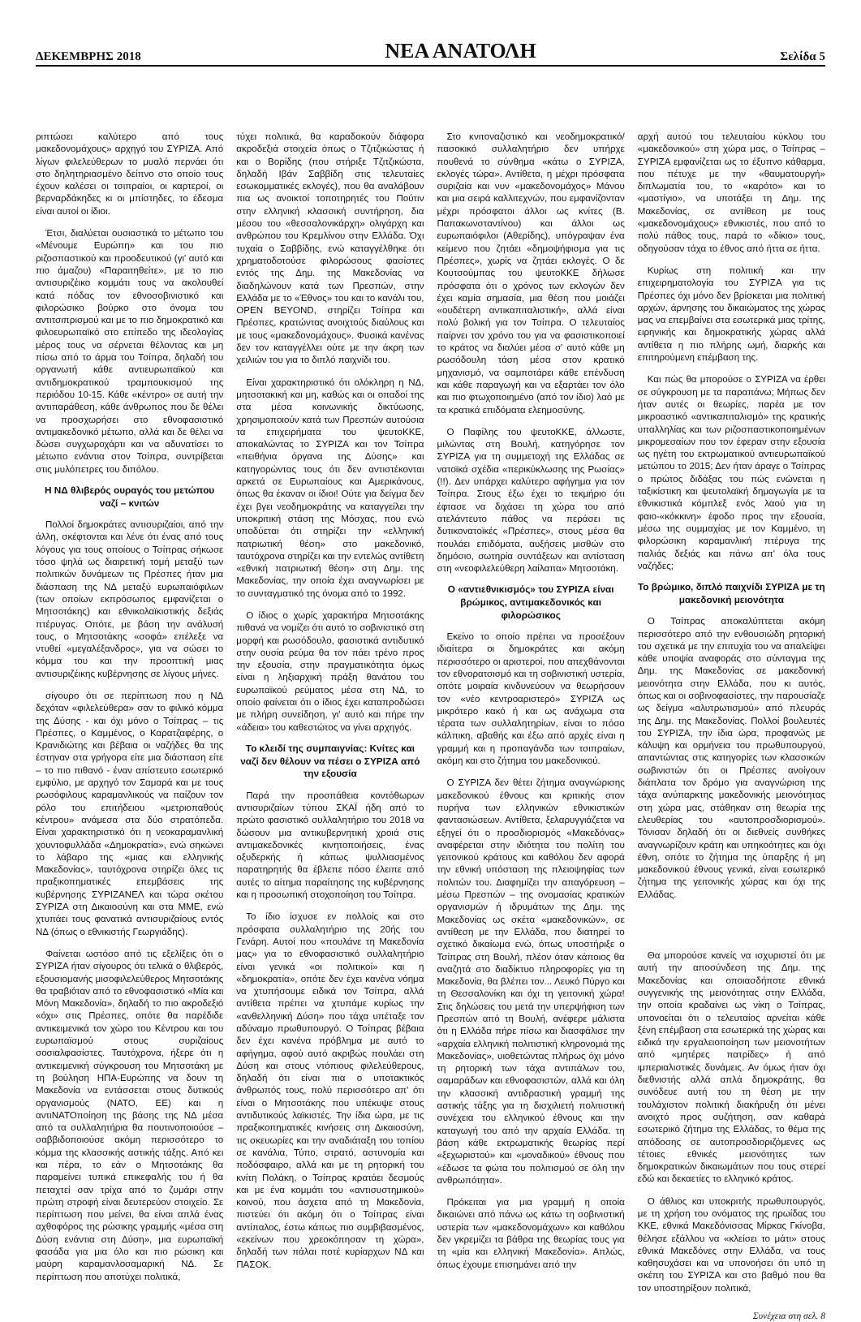ΔΕΚΕΜΒΡΗΣ 2018 ΝΕΑ ΑΝΑΤΟΛΗ Σελίδα 5
ριπτώσει καλύτερο από τους μακεδονομάχους» αρχηγό του ΣΥΡΙΖΑ. Από λίγων φιλελεύθερων το μυαλό περνάει ότι στο δηλητηριασμένο δείπνο στο οποίο τους έχουν καλέσει οι τσιπραίοι, οι καρτεροί, οι βερναρδάκηδες κι οι μπίστηδες, το έδεσμα είναι αυτοί οι ίδιοι.
Έτσι, διαλύεται ουσιαστικά το μέτωπο του «Μένουμε Ευρώπη» και του πιο ριζοσπαστικού και προοδευτικού (γι' αυτό και πιο άμαζου) «Παραιτηθείτε», με το πιο αντισυριζέικο κομμάτι τους να ακολουθεί κατά πόδας τον εθνοσοβινιστικό και φιλορώσικο βούρκο στο όνομα του αντιτσιπρισμού και με το πιο δημοκρατικό και φιλοευρωπαϊκό στο επίπεδο της ιδεολογίας μέρος τους να σέρνεται θέλοντας και μη πίσω από το άρμα του Τσίπρα, δηλαδή του οργανωτή κάθε αντιευρωπαϊκού και αντιδημοκρατικού τραμπουκισμού της περιόδου 10-15. Κάθε «κέντρο» σε αυτή την αντιπαράθεση, κάθε άνθρωπος που δε θέλει να προσχωρήσει στο εθνοφασιστικό αντιμακεδονικό μέτωπο, αλλά και δε θέλει να δώσει συγχωροχάρτι και να αδυνατίσει το μέτωπο ενάντια στον Τσίπρα, συντρίβεται στις μυλόπετρες του διπόλου.
Η ΝΔ θλιβερός ουραγός του μετώπου ναζί – κνιτών
Πολλοί δημοκράτες αντισυριζαίοι, από την άλλη, σκέφτονται και λένε ότι ένας από τους λόγους για τους οποίους ο Τσίπρας σήκωσε τόσο ψηλά ως διαιρετική τομή μεταξύ των πολιτικών δυνάμεων τις Πρέσπες ήταν μια διάσπαση της ΝΔ μεταξύ ευρωπαιόφιλων (των οποίων εκπρόσωπος εμφανίζεται ο Μητσοτάκης) και εθνικολαϊκιστικής δεξιάς πτέρυγας. Οπότε, με βάση την ανάλυσή τους, ο Μητσοτάκης «σοφά» επέλεξε να ντυθεί «μεγαλέξανδρος», για να σώσει το κόμμα του και την προοπτική μιας αντισυριζέικης κυβέρνησης σε λίγους μήνες.
σίγουρο ότι σε περίπτωση που η ΝΔ δεχόταν «φιλελεύθερα» σαν το φιλικό κόμμα της Δύσης - και όχι μόνο ο Τσίπρας – τις Πρέσπες, ο Καμμένος, ο Καρατζαφέρης, ο Κρανιδιώτης και βέβαια οι ναζήδες θα της έστηναν στα γρήγορα είτε μια διάσπαση είτε – το πιο πιθανό - έναν απίστευτο εσωτερικό εμφύλιο, με αρχηγό τον Σαμαρά και με τους ρωσόφιλους καραμανλικούς να παίζουν τον ρόλο του επιτήδειου «μετριοπαθούς κέντρου» ανάμεσα στα δύο στρατόπεδα. Είναι χαρακτηριστικό ότι η νεοκαραμανλική χουντοφυλλάδα «Δημοκρατία», ενώ σηκώνει το λάβαρο της «μιας και ελληνικής Μακεδονίας», ταυτόχρονα στηρίζει όλες τις πραξικοπηματικές επεμβάσεις της κυβέρνησης ΣΥΡΙΖΑΝΕΛ και τώρα σκέτου ΣΥΡΙΖΑ στη Δικαιοσύνη και στα ΜΜΕ, ενώ χτυπάει τους φανατικά αντισυριζαίους εντός ΝΔ (όπως ο εθνικιστής Γεωργιάδης).
Φαίνεται ωστόσο από τις εξελίξεις ότι ο ΣΥΡΙΖΑ ήταν σίγουρος ότι τελικά ο θλιβερός, εξουσιομανής μισοφιλελεύθερος Μητσοτάκης θα τραβιόταν από το εθνοφασιστικό «Μία και Μόνη Μακεδονία», δηλαδή το πιο ακροδεξιό «όχι» στις Πρέσπες, οπότε θα παρέδιδε αντικειμενικά τον χώρο του Κέντρου και του ευρωπαϊσμού στους συριζαίους σοσιαλφασίστες. Ταυτόχρονα, ήξερε ότι η αντικειμενική σύγκρουση του Μητσοτάκη με τη βούληση ΗΠΑ-Ευρώπης να δουν τη Μακεδονία να εντάσσεται στους δυτικούς οργανισμούς (ΝΑΤΟ, ΕΕ) και η αντιΝΑΤΟποίηση της βάσης της ΝΔ μέσα από τα συλλαλητήρια θα πουτινοποιούσε – σαββιδοποιούσε ακόμη περισσότερο το κόμμα της κλασσικής αστικής τάξης. Από κει και πέρα, το εάν ο Μητσοτάκης θα παραμείνει τυπικά επικεφαλής του ή θα πεταχτεί σαν τρίχα από το ζυμάρι στην πρώτη στροφή είναι δευτερεύον στοιχείο. Σε περίπτωση που μείνει, θα είναι απλά ένας αχθοφόρος της ρώσικης γραμμής «μέσα στη Δύση ενάντια στη Δύση», μια ευρωπαϊκή φασάδα για μια όλο και πιο ρώσικη και μαύρη καραμανλοσαμαρική ΝΔ. Σε περίπτωση που αποτύχει πολιτικά,
τύχει πολιτικά, θα καραδοκούν διάφορα ακροδεξιά στοιχεία όπως ο Τζιτζικώστας ή και ο Βορίδης (που στήριξε Τζιτζικώστα, δηλαδή Ιβάν Σαββίδη στις τελευταίες εσωκομματικές εκλογές), που θα αναλάβουν πια ως ανοικτοί τοποτηρητές του Πούτιν στην ελληνική κλασσική συντήρηση, δια μέσου του «θεσσαλονικάρχη» ολιγάρχη και ανθρώπου του Κρεμλίνου στην Ελλάδα. Όχι τυχαία ο Σαββίδης, ενώ καταγγέλθηκε ότι χρηματοδοτούσε φιλορώσους φασίστες εντός της Δημ. της Μακεδονίας να διαδηλώνουν κατά των Πρεσπών, στην Ελλάδα με το «Έθνος» του και το κανάλι του, OPEN BEYOND, στηρίζει Τσίπρα και Πρέσπες, κρατώντας ανοιχτούς διαύλους και με τους «μακεδονομάχους». Φυσικά κανένας δεν τον καταγγέλλει ούτε με την άκρη των χειλιών του για το διπλό παιχνίδι του.
Είναι χαρακτηριστικό ότι ολόκληρη η ΝΔ, μητσοτακική και μη, καθώς και οι οπαδοί της στα μέσα κοινωνικής δικτύωσης, χρησιμοποιούν κατά των Πρεσπών αυτούσια τα επιχειρήματα του ψευτοΚΚΕ, αποκαλώντας το ΣΥΡΙΖΑ και τον Τσίπρα «πειθήνια όργανα της Δύσης» και κατηγορώντας τους ότι δεν αντιστέκονται αρκετά σε Ευρωπαίους και Αμερικάνους, όπως θα έκαναν οι ίδιοι! Ούτε για δείγμα δεν έχει βγει νεοδημοκράτης να καταγγείλει την υποκριτική στάση της Μόσχας, που ενώ υποδύεται ότι στηρίζει την «ελληνική πατριωτική θέση» στο μακεδονικό, ταυτόχρονα στηρίζει και την εντελώς αντίθετη «εθνική πατριωτική θέση» στη Δημ. της Μακεδονίας, την οποία έχει αναγνωρίσει με το συνταγματικό της όνομα από το 1992.
Ο ίδιος ο χωρίς χαρακτήρα Μητσοτάκης πιθανά να νομίζει ότι αυτό το σοβινιστικό στη μορφή και ρωσόδουλο, φασιστικά αντιδυτικό στην ουσία ρεύμα θα τον πάει τρένο προς την εξουσία, στην πραγματικότητα όμως είναι η ληξιαρχική πράξη θανάτου του ευρωπαϊκού ρεύματος μέσα στη ΝΔ, το οποίο φαίνεται ότι ο ίδιος έχει καταπροδώσει με πλήρη συνείδηση, γι' αυτό και πήρε την «άδεια» του καθεστώτος να γίνει αρχηγός.
Το κλειδί της συμπαιγνίας: Κνίτες και ναζί δεν θέλουν να πέσει ο ΣΥΡΙΖΑ από την εξουσία
Παρά την προσπάθεια κοντόθωρων αντισυριζαίων τύπου ΣΚΑΪ ήδη από το πρώτο φασιστικό συλλαλητήριο του 2018 να δώσουν μια αντικυβερνητική χροιά στις αντιμακεδονικές κινητοποιήσεις, ένας οξυδερκής ή κάπως ψυλλιασμένος παρατηρητής θα έβλεπε πόσο έλειπε από αυτές το αίτημα παραίτησης της κυβέρνησης και η προσωπική στοχοποίηση του Τσίπρα.
Το ίδιο ίσχυσε εν πολλοίς και στο πρόσφατα συλλαλητήριο της 20ής του Γενάρη. Αυτοί που «πουλάνε τη Μακεδονία μας» για το εθνοφασιστικό συλλαλητήριο είναι γενικά «οι πολιτικοί» και η «δημοκρατία», οπότε δεν έχει κανένα νόημα να χτυπήσουμε ειδικά τον Τσίπρα, αλλά αντίθετα πρέπει να χτυπάμε κυρίως την «ανθελληνική Δύση» που τάχα υπέταξε τον αδύναμο πρωθυπουργό. Ο Τσίπρας βέβαια δεν έχει κανένα πρόβλημα με αυτό το αφήγημα, αφού αυτό ακριβώς πουλάει στη Δύση και στους ντόπιους φιλελεύθερους, δηλαδή ότι είναι πια ο υποτακτικός άνθρωπός τους, πολύ περισσότερο απ' ότι είναι ο Μητσοτάκης που υπέκυψε στους αντιδυτικούς λαϊκιστές. Την ίδια ώρα, με τις πραξικοπηματικές κινήσεις στη Δικαιοσύνη, τις σκευωρίες και την αναδιάταξη του τοπίου σε κανάλια, Τύπο, στρατό, αστυνομία και ποδόσφαιρο, αλλά και με τη ρητορική του κνίτη Πολάκη, ο Τσίπρας κρατάει δεσμούς και με ένα κομμάτι του «αντισυστημικού» κοινού, που άσχετα από τη Μακεδονία, πιστεύει ότι ακόμη ότι ο Τσίπρας είναι αντίπαλος, έστω κάπως πιο συμβιβασμένος, «εκείνων που χρεοκόπησαν τη χώρα», δηλαδή των πάλαι ποτέ κυρίαρχων ΝΔ και ΠΑΣΟΚ.
Στο κνιτοναζιστικό και νεοδημοκρατικό/πασοκικό συλλαλητήριο δεν υπήρχε πουθενά το σύνθημα «κάτω ο ΣΥΡΙΖΑ, εκλογές τώρα». Αντίθετα, η μέχρι πρόσφατα συριζαία και νυν «μακεδονομάχος» Μάνου και μια σειρά καλλιτεχνών, που εμφανίζονταν μέχρι πρόσφατοι άλλοι ως κνίτες (Β. Παπακωνσταντίνου) και άλλοι ως ευρωπαιόφιλοι (Αθερίδης), υπόγραψαν ένα κείμενο που ζητάει «δημοψήφισμα για τις Πρέσπες», χωρίς να ζητάει εκλογές. Ο δε Κουτσούμπας του ψευτοΚΚΕ δήλωσε πρόσφατα ότι ο χρόνος των εκλογών δεν έχει καμία σημασία, μια θέση που μοιάζει «ουδέτερη αντικαπιταλιστική», αλλά είναι πολύ βολική για τον Τσίπρα. Ο τελευταίος παίρνει τον χρόνο του για να φασιστικοποιεί το κράτος να διαλύει μέσα σ' αυτό κάθε μη ρωσόδουλη τάση μέσα στον κρατικό μηχανισμό, να σαμποτάρει κάθε επένδυση και κάθε παραγωγή και να εξαρτάει τον όλο και πιο φτωχοποιημένο (από τον ίδιο) λαό με τα κρατικά επιδόματα ελεημοσύνης.
Ο Παφίλης του ψευτοΚΚΕ, άλλωστε, μιλώντας στη Βουλή, κατηγόρησε τον ΣΥΡΙΖΑ για τη συμμετοχή της Ελλάδας σε νατοϊκά σχέδια «περικύκλωσης της Ρωσίας» (!!). Δεν υπάρχει καλύτερο αφήγημα για τον Τσίπρα. Στους έξω έχει το τεκμήριο ότι έφτασε να διχάσει τη χώρα του από ατελάντευτο πάθος να περάσει τις δυτικονατοϊκές «Πρέσπες», στους μέσα θα πουλάει επιδόματα, αυξήσεις μισθών στο δημόσιο, σωτηρία συντάξεων και αντίσταση στη «νεοφιλελεύθερη λαίλαπα» Μητσοτάκη.
Ο «αντιεθνικισμός» του ΣΥΡΙΖΑ είναι βρώμικος, αντιμακεδονικός και φιλορώσικος
Εκείνο το οποίο πρέπει να προσέξουν ιδιαίτερα οι δημοκράτες και ακόμη περισσότερο οι αριστεροί, που απεχθάνονται τον εθνορατσισμό και τη σοβινιστική υστερία, οπότε μοιραία κινδυνεύουν να θεωρήσουν τον «νέο κεντροαριστερό» ΣΥΡΙΖΑ ως μικρότερο κακό ή και ως ανάχωμα στα τέρατα των συλλαλητηρίων, είναι το πόσο κάλπικη, αβαθής και έξω από αρχές είναι η γραμμή και η προπαγάνδα των τσιπραίων, ακόμη και στο ζήτημα του μακεδονικού.
Ο ΣΥΡΙΖΑ δεν θέτει ζήτημα αναγνώρισης μακεδονικού έθνους και κριτικής στον πυρήνα των ελληνικών εθνικιστικών φαντασιώσεων. Αντίθετα, ξελαρυγγιάζεται να εξηγεί ότι ο προσδιορισμός «Μακεδόνας» αναφέρεται στην ιδιότητα του πολίτη του γειτονικού κράτους και καθόλου δεν αφορά την εθνική υπόσταση της πλειοψηφίας των πολιτών του. Διαφημίζει την απαγόρευση – μέσω Πρεσπών – της ονομασίας κρατικών οργανισμών ή ιδρυμάτων της Δημ. της Μακεδονίας ως σκέτα «μακεδονικών», σε αντίθεση με την Ελλάδα, που διατηρεί το σχετικό δικαίωμα ενώ, όπως υποστήριξε ο Τσίπρας στη Βουλή, πλέον όταν κάποιος θα αναζητά στο διαδίκτυο πληροφορίες για τη Μακεδονία, θα βλέπει τον... Λευκό Πύργο και τη Θεσσαλονίκη και όχι τη γειτονική χώρα! Στις δηλώσεις του μετά την υπερψήφιση των Πρεσπών από τη Βουλή, ανέφερε μάλιστα ότι η Ελλάδα πήρε πίσω και διασφάλισε την «αρχαία ελληνική πολιτιστική κληρονομιά της Μακεδονίας», υιοθετώντας πλήρως όχι μόνο τη ρητορική των τάχα αντιπάλων του, σαμαράδων και εθνοφασιστών, αλλά και όλη την κλασσική αντιδραστική γραμμή της αστικής τάξης για τη δισχιλιετή πολιτιστική συνέχεια του ελληνικού έθνους και την καταγωγή του από την αρχαία Ελλάδα. τη βάση κάθε εκτρωματικής θεωρίας περί «ξεχωριστού» και «μοναδικού» έθνους που «έδωσε τα φώτα του πολιτισμού σε όλη την ανθρωπότητα».
Πρόκειται για μια γραμμή η οποία δικαιώνει από πάνω ως κάτω τη σοβινιστική υστερία των «μακεδονομάχων» και καθόλου δεν γκρεμίζει τα βάθρα της θεωρίας τους για τη «μία και ελληνική Μακεδονία». Απλώς, όπως έχουμε επισημάνει από την
αρχή αυτού του τελευταίου κύκλου του «μακεδονικού» στη χώρα μας, ο Τσίπρας – ΣΥΡΙΖΑ εμφανίζεται ως το έξυπνο κάθαρμα, που πέτυχε με την «θαυματουργή» διπλωματία του, το «καρότο» και το «μαστίγιο», να υποτάξει τη Δημ. της Μακεδονίας, σε αντίθεση με τους «μακεδονομάχους» εθνικιστές, που από το πολύ πάθος τους, παρά το «δίκιο» τους, οδηγούσαν τάχα το έθνος από ήττα σε ήττα.
Κυρίως στη πολιτική και την επιχειρηματολογία του ΣΥΡΙΖΑ για τις Πρέσπες όχι μόνο δεν βρίσκεται μια πολιτική αρχών, άρνησης του δικαιώματος της χώρας μας να επεμβαίνει στα εσωτερικά μιας τρίτης, ειρηνικής και δημοκρατικής χώρας αλλά αντίθετα η πιο πλήρης ωμή, διαρκής και επιτηρούμενη επέμβαση της.
Και πώς θα μπορούσε ο ΣΥΡΙΖΑ να έρθει σε σύγκρουση με τα παραπάνω; Μήπως δεν ήταν αυτές οι θεωρίες, παρέα με τον μικροαστικό «αντικαπιταλισμό» της κρατικής υπαλληλίας και των ριζοσπαστικοποιημένων μικρομεσαίων που τον έφεραν στην εξουσία ως ηγέτη του εκτρωματικού αντιευρωπαϊκού μετώπου το 2015; Δεν ήταν άραγε ο Τσίπρας ο πρώτος διδάξας του πώς ενώνεται η ταξικίστικη και ψευτολαϊκή δημαγωγία με τα εθνικιστικά κόμπλεξ ενός λαού για τη φαιο-«κόκκινη» έφοδο προς την εξουσία, μέσω της συμμαχίας με τον Καμμένο, τη φιλορώσικη καραμανλική πτέρυγα της παλιάς δεξιάς και πάνω απ' όλα τους ναζήδες;
Το βρώμικο, διπλό παιχνίδι ΣΥΡΙΖΑ με τη μακεδονική μειονότητα
Ο Τσίπρας αποκαλύπτεται ακόμη περισσότερο από την ενθουσιώδη ρητορική του σχετικά με την επιτυχία του να απαλείψει κάθε υποψία αναφοράς στο σύνταγμα της Δημ. της Μακεδονίας σε μακεδονική μειονότητα στην Ελλάδα, που κι αυτός, όπως και οι σοβινοφασίστες, την παρουσίαζε ως δείγμα «αλυτρωτισμού» από πλευράς της Δημ. της Μακεδονίας. Πολλοί βουλευτές του ΣΥΡΙΖΑ, την ίδια ώρα, προφανώς με κάλυψη και ορμήνεια του πρωθυπουργού, απαντώντας στις κατηγορίες των κλασσικών σωβινιστών ότι οι Πρέσπες ανοίγουν διάπλατα τον δρόμο για αναγνώριση της τάχα ανύπαρκτης μακεδονικής μειονότητας στη χώρα μας, στάθηκαν στη θεωρία της ελευθερίας του «αυτοπροσδιορισμού». Τόνισαν δηλαδή ότι οι διεθνείς συνθήκες αναγνωρίζουν κράτη και υπηκοότητες και όχι έθνη, οπότε το ζήτημα της ύπαρξης ή μη μακεδονικού έθνους γενικά, είναι εσωτερικό ζήτημα της γειτονικής χώρας και όχι της Ελλάδας.
Θα μπορούσε κανείς να ισχυριστεί ότι με αυτή την αποσύνδεση της Δημ. της Μακεδονίας και οποιασδήποτε εθνικά συγγενικής της μειονότητας στην Ελλάδα, την οποία κραδαίνει ως νίκη ο Τσίπρας, υπονοείται ότι ο τελευταίος αρνείται κάθε ξένη επέμβαση στα εσωτερικά της χώρας και ειδικά την εργαλειοποίηση των μειονοτήτων από «μητέρες πατρίδες» ή από ιμπεριαλιστικές δυνάμεις. Αν όμως ήταν όχι διεθνιστής αλλά απλά δημοκράτης, θα συνόδευε αυτή του τη θέση με την τουλάχιστον πολιτική διακήρυξη ότι μένει ανοιχτό προς συζήτηση, σαν καθαρά εσωτερικό ζήτημα της Ελλάδας, το θέμα της απόδοσης σε αυτοπροσδιοριζόμενες ως τέτοιες εθνικές μειονότητες των δημοκρατικών δικαιωμάτων που τους στερεί εδώ και δεκαετίες το ελληνικό κράτος.
Ο άθλιος και υποκριτής πρωθυπουργός, με τη χρήση του ονόματος της ηρωίδας του ΚΚΕ, εθνικά Μακεδόνισσας Μίρκας Γκίνοβα, θέλησε εξάλλου να «κλείσει το μάτι» στους εθνικά Μακεδόνες στην Ελλάδα, να τους καθησυχάσει και να υπονοήσει ότι υπό τη σκέπη του ΣΥΡΙΖΑ και στο βαθμό που θα τον υποστηρίξουν πολιτικά,
Συνέχεια στη σελ. 8